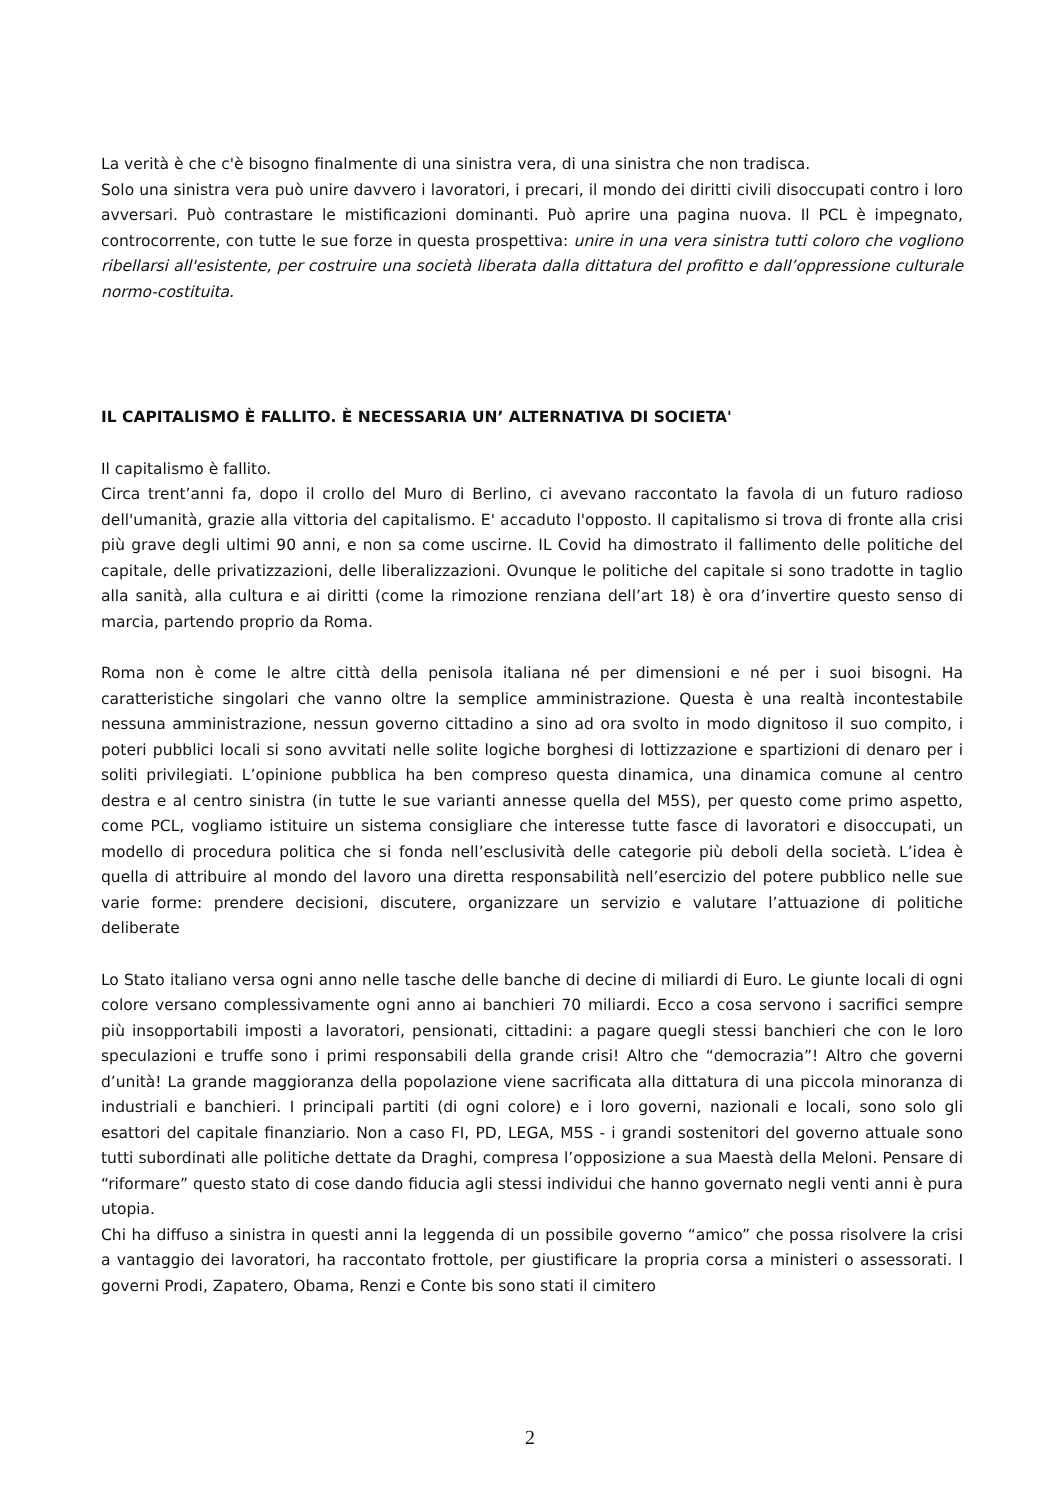La verità è che c'è bisogno finalmente di una sinistra vera, di una sinistra che non tradisca.
Solo una sinistra vera può unire davvero i lavoratori, i precari, il mondo dei diritti civili disoccupati contro i loro avversari. Può contrastare le mistificazioni dominanti. Può aprire una pagina nuova. Il PCL è impegnato, controcorrente, con tutte le sue forze in questa prospettiva: unire in una vera sinistra tutti coloro che vogliono ribellarsi all'esistente, per costruire una società liberata dalla dittatura del profitto e dall’oppressione culturale normo-costituita.
IL CAPITALISMO È FALLITO. È NECESSARIA UN’ ALTERNATIVA DI SOCIETA'
Il capitalismo è fallito.
Circa trent’anni fa, dopo il crollo del Muro di Berlino, ci avevano raccontato la favola di un futuro radioso dell'umanità, grazie alla vittoria del capitalismo. E' accaduto l'opposto. Il capitalismo si trova di fronte alla crisi più grave degli ultimi 90 anni, e non sa come uscirne. IL Covid ha dimostrato il fallimento delle politiche del capitale, delle privatizzazioni, delle liberalizzazioni. Ovunque le politiche del capitale si sono tradotte in taglio alla sanità, alla cultura e ai diritti (come la rimozione renziana dell’art 18) è ora d’invertire questo senso di marcia, partendo proprio da Roma.
Roma non è come le altre città della penisola italiana né per dimensioni e né per i suoi bisogni. Ha caratteristiche singolari che vanno oltre la semplice amministrazione. Questa è una realtà incontestabile nessuna amministrazione, nessun governo cittadino a sino ad ora svolto in modo dignitoso il suo compito, i poteri pubblici locali si sono avvitati nelle solite logiche borghesi di lottizzazione e spartizioni di denaro per i soliti privilegiati. L’opinione pubblica ha ben compreso questa dinamica, una dinamica comune al centro destra e al centro sinistra (in tutte le sue varianti annesse quella del M5S), per questo come primo aspetto, come PCL, vogliamo istituire un sistema consigliare che interesse tutte fasce di lavoratori e disoccupati, un modello di procedura politica che si fonda nell’esclusività delle categorie più deboli della società. L’idea è quella di attribuire al mondo del lavoro una diretta responsabilità nell’esercizio del potere pubblico nelle sue varie forme: prendere decisioni, discutere, organizzare un servizio e valutare l’attuazione di politiche deliberate
Lo Stato italiano versa ogni anno nelle tasche delle banche di decine di miliardi di Euro. Le giunte locali di ogni colore versano complessivamente ogni anno ai banchieri 70 miliardi. Ecco a cosa servono i sacrifici sempre più insopportabili imposti a lavoratori, pensionati, cittadini: a pagare quegli stessi banchieri che con le loro speculazioni e truffe sono i primi responsabili della grande crisi! Altro che “democrazia”! Altro che governi d’unità! La grande maggioranza della popolazione viene sacrificata alla dittatura di una piccola minoranza di industriali e banchieri. I principali partiti (di ogni colore) e i loro governi, nazionali e locali, sono solo gli esattori del capitale finanziario. Non a caso FI, PD, LEGA, M5S - i grandi sostenitori del governo attuale sono tutti subordinati alle politiche dettate da Draghi, compresa l’opposizione a sua Maestà della Meloni. Pensare di “riformare” questo stato di cose dando fiducia agli stessi individui che hanno governato negli venti anni è pura utopia.
Chi ha diffuso a sinistra in questi anni la leggenda di un possibile governo “amico” che possa risolvere la crisi a vantaggio dei lavoratori, ha raccontato frottole, per giustificare la propria corsa a ministeri o assessorati. I governi Prodi, Zapatero, Obama, Renzi e Conte bis sono stati il cimitero
2